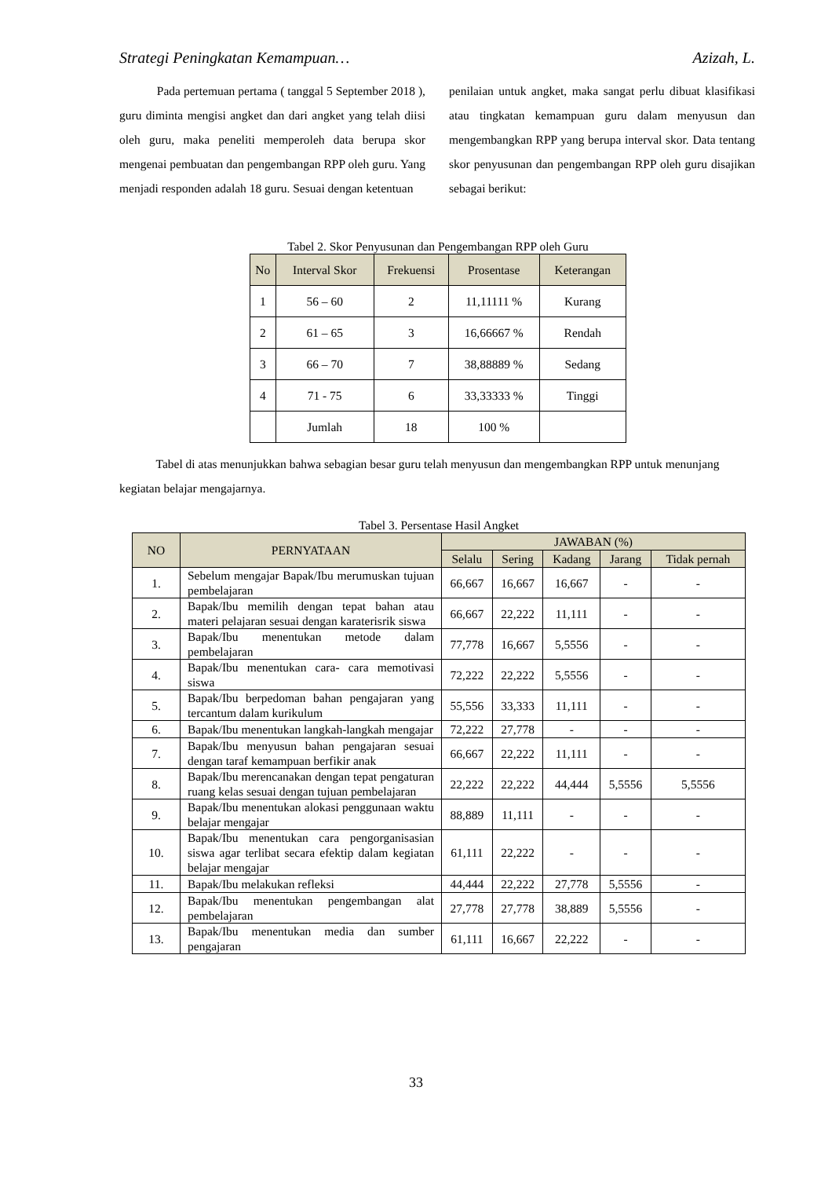Strategi Peningkatan Kemampuan… Azizah, L.
Pada pertemuan pertama ( tanggal 5 September 2018 ), guru diminta mengisi angket dan dari angket yang telah diisi oleh guru, maka peneliti memperoleh data berupa skor mengenai pembuatan dan pengembangan RPP oleh guru. Yang menjadi responden adalah 18 guru. Sesuai dengan ketentuan
penilaian untuk angket, maka sangat perlu dibuat klasifikasi atau tingkatan kemampuan guru dalam menyusun dan mengembangkan RPP yang berupa interval skor. Data tentang skor penyusunan dan pengembangan RPP oleh guru disajikan sebagai berikut:
Tabel 2. Skor Penyusunan dan Pengembangan RPP oleh Guru
| No | Interval Skor | Frekuensi | Prosentase | Keterangan |
| --- | --- | --- | --- | --- |
| 1 | 56 – 60 | 2 | 11,11111 % | Kurang |
| 2 | 61 – 65 | 3 | 16,66667 % | Rendah |
| 3 | 66 – 70 | 7 | 38,88889 % | Sedang |
| 4 | 71 - 75 | 6 | 33,33333 % | Tinggi |
| | Jumlah | 18 | 100 % | |
Tabel di atas menunjukkan bahwa sebagian besar guru telah menyusun dan mengembangkan RPP untuk menunjang kegiatan belajar mengajarnya.
Tabel 3. Persentase Hasil Angket
| NO | PERNYATAAN | JAWABAN (%) | | | | |
| --- | --- | --- | --- | --- | --- | --- |
| | | Selalu | Sering | Kadang | Jarang | Tidak pernah |
| 1. | Sebelum mengajar Bapak/Ibu merumuskan tujuan pembelajaran | 66,667 | 16,667 | 16,667 | - | - |
| 2. | Bapak/Ibu memilih dengan tepat bahan atau materi pelajaran sesuai dengan karaterisrik siswa | 66,667 | 22,222 | 11,111 | - | - |
| 3. | Bapak/Ibu menentukan metode dalam pembelajaran | 77,778 | 16,667 | 5,5556 | - | - |
| 4. | Bapak/Ibu menentukan cara- cara memotivasi siswa | 72,222 | 22,222 | 5,5556 | - | - |
| 5. | Bapak/Ibu berpedoman bahan pengajaran yang tercantum dalam kurikulum | 55,556 | 33,333 | 11,111 | - | - |
| 6. | Bapak/Ibu menentukan langkah-langkah mengajar | 72,222 | 27,778 | - | - | - |
| 7. | Bapak/Ibu menyusun bahan pengajaran sesuai dengan taraf kemampuan berfikir anak | 66,667 | 22,222 | 11,111 | - | - |
| 8. | Bapak/Ibu merencanakan dengan tepat pengaturan ruang kelas sesuai dengan tujuan pembelajaran | 22,222 | 22,222 | 44,444 | 5,5556 | 5,5556 |
| 9. | Bapak/Ibu menentukan alokasi penggunaan waktu belajar mengajar | 88,889 | 11,111 | - | - | - |
| 10. | Bapak/Ibu menentukan cara pengorganisasian siswa agar terlibat secara efektip dalam kegiatan belajar mengajar | 61,111 | 22,222 | - | - | - |
| 11. | Bapak/Ibu melakukan refleksi | 44,444 | 22,222 | 27,778 | 5,5556 | - |
| 12. | Bapak/Ibu menentukan pengembangan alat pembelajaran | 27,778 | 27,778 | 38,889 | 5,5556 | - |
| 13. | Bapak/Ibu menentukan media dan sumber pengajaran | 61,111 | 16,667 | 22,222 | - | - |
33